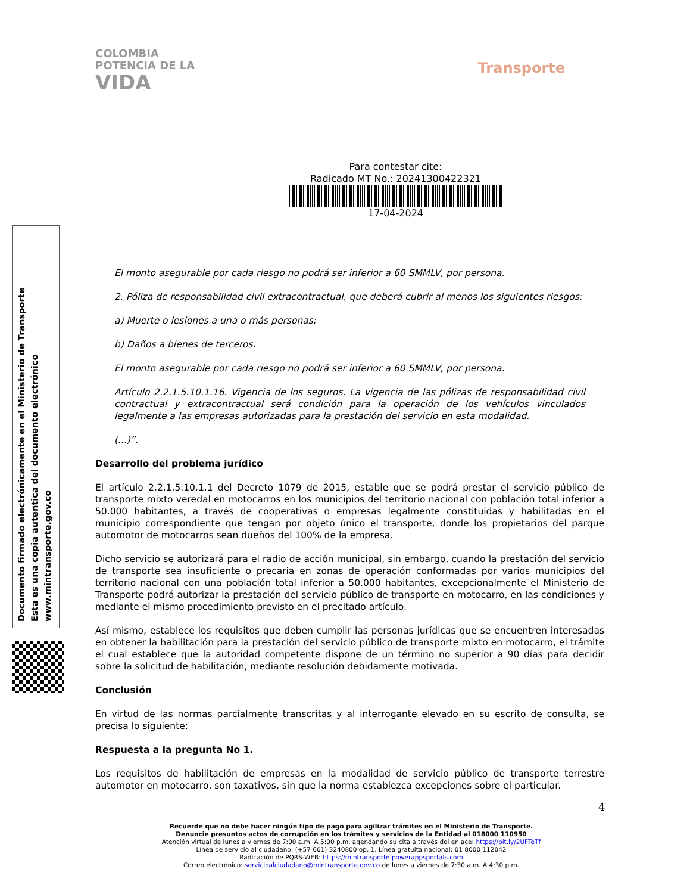COLOMBIA
POTENCIA DE LA
VIDA
Transporte
Para contestar cite:
Radicado MT No.: 20241300422321
17-04-2024
El monto asegurable por cada riesgo no podrá ser inferior a 60 SMMLV, por persona.
2. Póliza de responsabilidad civil extracontractual, que deberá cubrir al menos los siguientes riesgos:
a) Muerte o lesiones a una o más personas;
b) Daños a bienes de terceros.
El monto asegurable por cada riesgo no podrá ser inferior a 60 SMMLV, por persona.
Artículo 2.2.1.5.10.1.16. Vigencia de los seguros. La vigencia de las pólizas de responsabilidad civil contractual y extracontractual será condición para la operación de los vehículos vinculados legalmente a las empresas autorizadas para la prestación del servicio en esta modalidad.
(...)”.
Desarrollo del problema jurídico
El artículo 2.2.1.5.10.1.1 del Decreto 1079 de 2015, estable que se podrá prestar el servicio público de transporte mixto veredal en motocarros en los municipios del territorio nacional con población total inferior a 50.000 habitantes, a través de cooperativas o empresas legalmente constituidas y habilitadas en el municipio correspondiente que tengan por objeto único el transporte, donde los propietarios del parque automotor de motocarros sean dueños del 100% de la empresa.
Dicho servicio se autorizará para el radio de acción municipal, sin embargo, cuando la prestación del servicio de transporte sea insuficiente o precaria en zonas de operación conformadas por varios municipios del territorio nacional con una población total inferior a 50.000 habitantes, excepcionalmente el Ministerio de Transporte podrá autorizar la prestación del servicio público de transporte en motocarro, en las condiciones y mediante el mismo procedimiento previsto en el precitado artículo.
Así mismo, establece los requisitos que deben cumplir las personas jurídicas que se encuentren interesadas en obtener la habilitación para la prestación del servicio público de transporte mixto en motocarro, el trámite el cual establece que la autoridad competente dispone de un término no superior a 90 días para decidir sobre la solicitud de habilitación, mediante resolución debidamente motivada.
Conclusión
En virtud de las normas parcialmente transcritas y al interrogante elevado en su escrito de consulta, se precisa lo siguiente:
Respuesta a la pregunta No 1.
Los requisitos de habilitación de empresas en la modalidad de servicio público de transporte terrestre automotor en motocarro, son taxativos, sin que la norma establezca excepciones sobre el particular.
Documento firmado electrónicamente en el Ministerio de Transporte
Esta es una copia autentica del documento electrónico
www.mintransporte.gov.co
4
Recuerde que no debe hacer ningún tipo de pago para agilizar trámites en el Ministerio de Transporte.
Denuncie presuntos actos de corrupción en los trámites y servicios de la Entidad al 018000 110950
Atención virtual de lunes a viernes de 7:00 a.m. A 5:00 p.m, agendando su cita a través del enlace: https://bit.ly/2UFTeTf
Línea de servicio al ciudadano: (+57 601) 3240800 op. 1. Línea gratuita nacional: 01 8000 112042
Radicación de PQRS-WEB: https://mintransporte.powerappsportals.com
Correo electrónico: servicioalciudadano@mintransporte.gov.co de lunes a viernes de 7:30 a.m. A 4:30 p.m.